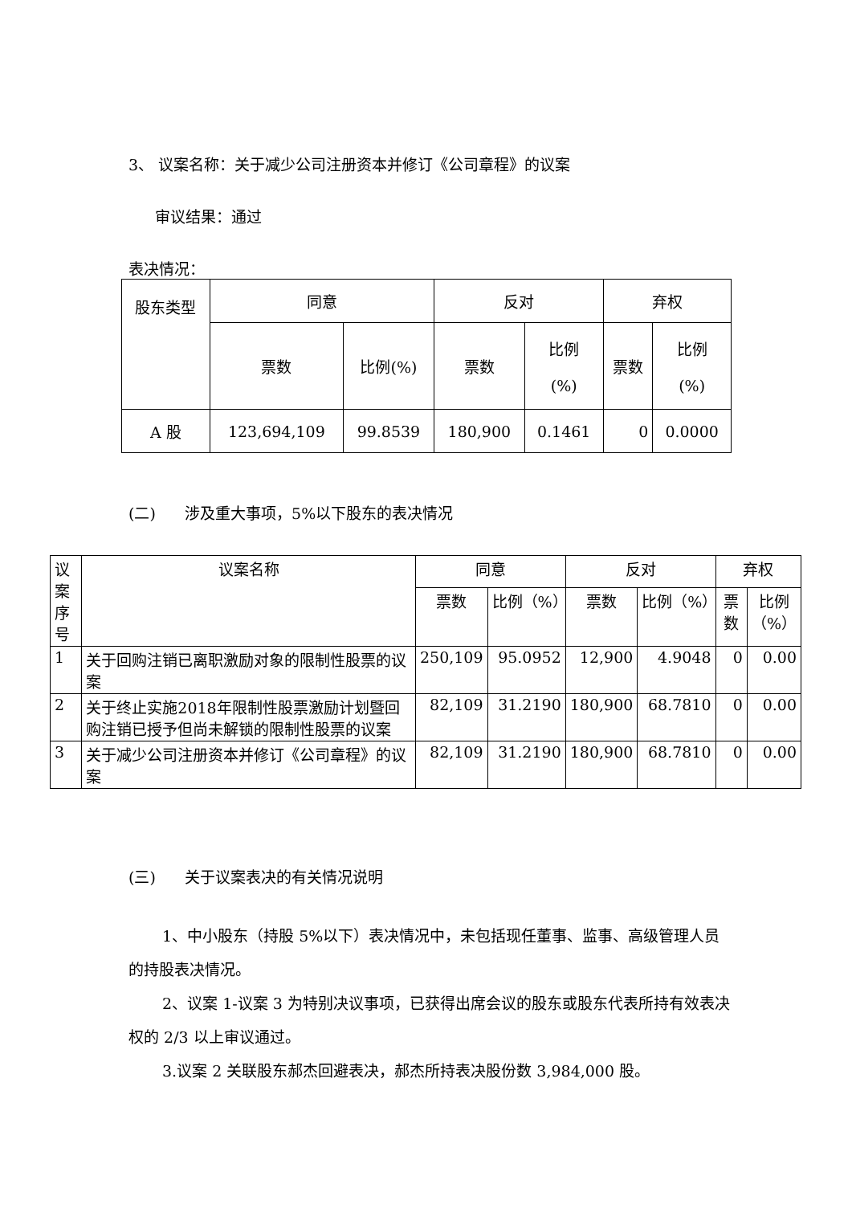3、 议案名称：关于减少公司注册资本并修订《公司章程》的议案
审议结果：通过
表决情况：
| 股东类型 | 同意 | | 反对 | | 弃权 | |
| --- | --- | --- | --- | --- | --- | --- |
| | 票数 | 比例(%) | 票数 | 比例 (%) | 票数 | 比例 (%) |
| A 股 | 123,694,109 | 99.8539 | 180,900 | 0.1461 | 0 | 0.0000 |
(二) 涉及重大事项，5%以下股东的表决情况
| 议案 序号 | 议案名称 | 同意 | | 反对 | | 弃权 | |
| --- | --- | --- | --- | --- | --- | --- | --- |
| | | 票数 | 比例（%） | 票数 | 比例（%） | 票数 | 比例 （%） |
| 1 | 关于回购注销已离职激励对象的限制性股票的议案 | 250,109 | 95.0952 | 12,900 | 4.9048 | 0 | 0.00 |
| 2 | 关于终止实施2018年限制性股票激励计划暨回购注销已授予但尚未解锁的限制性股票的议案 | 82,109 | 31.2190 | 180,900 | 68.7810 | 0 | 0.00 |
| 3 | 关于减少公司注册资本并修订《公司章程》的议案 | 82,109 | 31.2190 | 180,900 | 68.7810 | 0 | 0.00 |
(三) 关于议案表决的有关情况说明
1、中小股东（持股 5%以下）表决情况中，未包括现任董事、监事、高级管理人员的持股表决情况。
2、议案 1-议案 3 为特别决议事项，已获得出席会议的股东或股东代表所持有效表决权的 2/3 以上审议通过。
3.议案 2 关联股东郝杰回避表决，郝杰所持表决股份数 3,984,000 股。